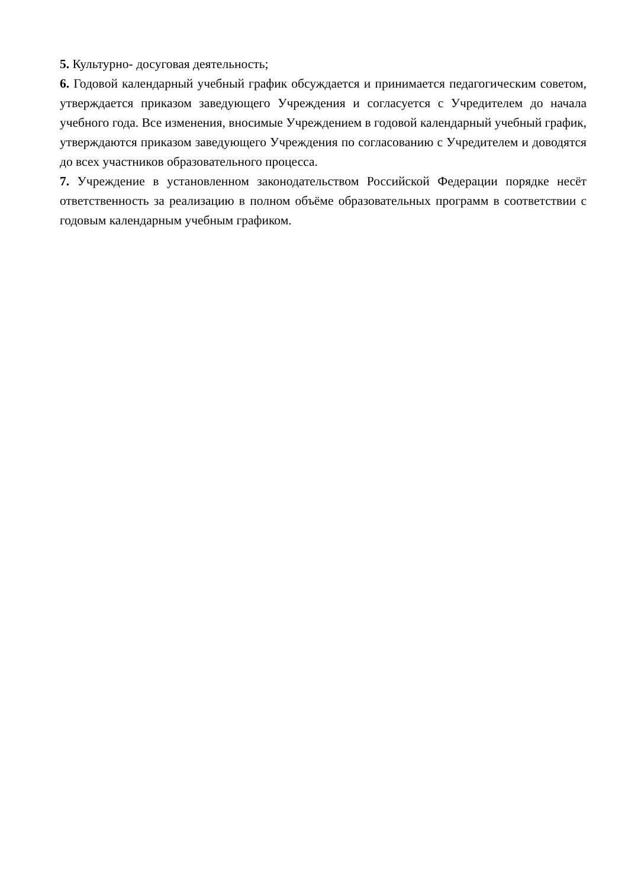5. Культурно- досуговая деятельность;
6. Годовой календарный учебный график обсуждается и принимается педагогическим советом, утверждается приказом заведующего Учреждения и согласуется с Учредителем до начала учебного года. Все изменения, вносимые Учреждением в годовой календарный учебный график, утверждаются приказом заведующего Учреждения по согласованию с Учредителем и доводятся до всех участников образовательного процесса.
7. Учреждение в установленном законодательством Российской Федерации порядке несёт ответственность за реализацию в полном объёме образовательных программ в соответствии с годовым календарным учебным графиком.